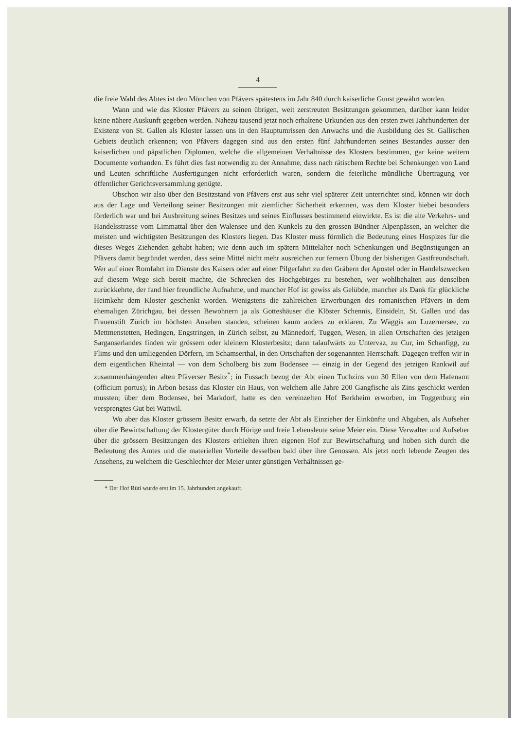4
die freie Wahl des Abtes ist den Mönchen von Pfävers spätestens im Jahr 840 durch kaiserliche Gunst gewährt worden.
Wann und wie das Kloster Pfävers zu seinen übrigen, weit zerstreuten Besitzungen gekommen, darüber kann leider keine nähere Auskunft gegeben werden. Nahezu tausend jetzt noch erhaltene Urkunden aus den ersten zwei Jahrhunderten der Existenz von St. Gallen als Kloster lassen uns in den Hauptumrissen den Anwachs und die Ausbildung des St. Gallischen Gebiets deutlich erkennen; von Pfävers dagegen sind aus den ersten fünf Jahrhunderten seines Bestandes ausser den kaiserlichen und päpstlichen Diplomen, welche die allgemeinen Verhältnisse des Klosters bestimmen, gar keine weitern Documente vorhanden. Es führt dies fast notwendig zu der Annahme, dass nach rätischem Rechte bei Schenkungen von Land und Leuten schriftliche Ausfertigungen nicht erforderlich waren, sondern die feierliche mündliche Übertragung vor öffentlicher Gerichtsversammlung genügte.
Obschon wir also über den Besitzstand von Pfävers erst aus sehr viel späterer Zeit unterrichtet sind, können wir doch aus der Lage und Verteilung seiner Besitzungen mit ziemlicher Sicherheit erkennen, was dem Kloster hiebei besonders förderlich war und bei Ausbreitung seines Besitzes und seines Einflusses bestimmend einwirkte. Es ist die alte Verkehrs- und Handelsstrasse vom Limmattal über den Walensee und den Kunkels zu den grossen Bündner Alpenpässen, an welcher die meisten und wichtigsten Besitzungen des Klosters liegen. Das Kloster muss förmlich die Bedeutung eines Hospizes für die dieses Weges Ziehenden gehabt haben; wie denn auch im spätern Mittelalter noch Schenkungen und Begünstigungen an Pfävers damit begründet werden, dass seine Mittel nicht mehr ausreichen zur fernern Übung der bisherigen Gastfreundschaft. Wer auf einer Romfahrt im Dienste des Kaisers oder auf einer Pilgerfahrt zu den Gräbern der Apostel oder in Handelszwecken auf diesem Wege sich bereit machte, die Schrecken des Hochgebirges zu bestehen, wer wohlbehalten aus denselben zurückkehrte, der fand hier freundliche Aufnahme, und mancher Hof ist gewiss als Gelübde, mancher als Dank für glückliche Heimkehr dem Kloster geschenkt worden. Wenigstens die zahlreichen Erwerbungen des romanischen Pfävers in dem ehemaligen Zürichgau, bei dessen Bewohnern ja als Gotteshäuser die Klöster Schennis, Einsideln, St. Gallen und das Frauenstift Zürich im höchsten Ansehen standen, scheinen kaum anders zu erklären. Zu Wäggis am Luzernersee, zu Mettmenstetten, Hedingen, Engstringen, in Zürich selbst, zu Männedorf, Tuggen, Wesen, in allen Ortschaften des jetzigen Sarganserlandes finden wir grössern oder kleinern Klosterbesitz; dann talaufwärts zu Untervaz, zu Cur, im Schanfigg, zu Flims und den umliegenden Dörfern, im Schamserthal, in den Ortschaften der sogenannten Herrschaft. Dagegen treffen wir in dem eigentlichen Rheintal — von dem Scholberg bis zum Bodensee — einzig in der Gegend des jetzigen Rankwil auf zusammenhängenden alten Pfäverser Besitz<sup>*</sup>; in Fussach bezog der Abt einen Tuchzins von 30 Ellen von dem Hafenamt (officium portus); in Arbon besass das Kloster ein Haus, von welchem alle Jahre 200 Gangfische als Zins geschickt werden mussten; über dem Bodensee, bei Markdorf, hatte es den vereinzelten Hof Berkheim erworben, im Toggenburg ein versprengtes Gut bei Wattwil.
Wo aber das Kloster grössern Besitz erwarb, da setzte der Abt als Einzieher der Einkünfte und Abgaben, als Aufseher über die Bewirtschaftung der Klostergüter durch Hörige und freie Lehensleute seine Meier ein. Diese Verwalter und Aufseher über die grössern Besitzungen des Klosters erhielten ihren eigenen Hof zur Bewirtschaftung und hoben sich durch die Bedeutung des Amtes und die materiellen Vorteile desselben bald über ihre Genossen. Als jetzt noch lebende Zeugen des Ansehens, zu welchem die Geschlechter der Meier unter günstigen Verhältnissen ge-
* Der Hof Rüti wurde erst im 15. Jahrhundert angekauft.